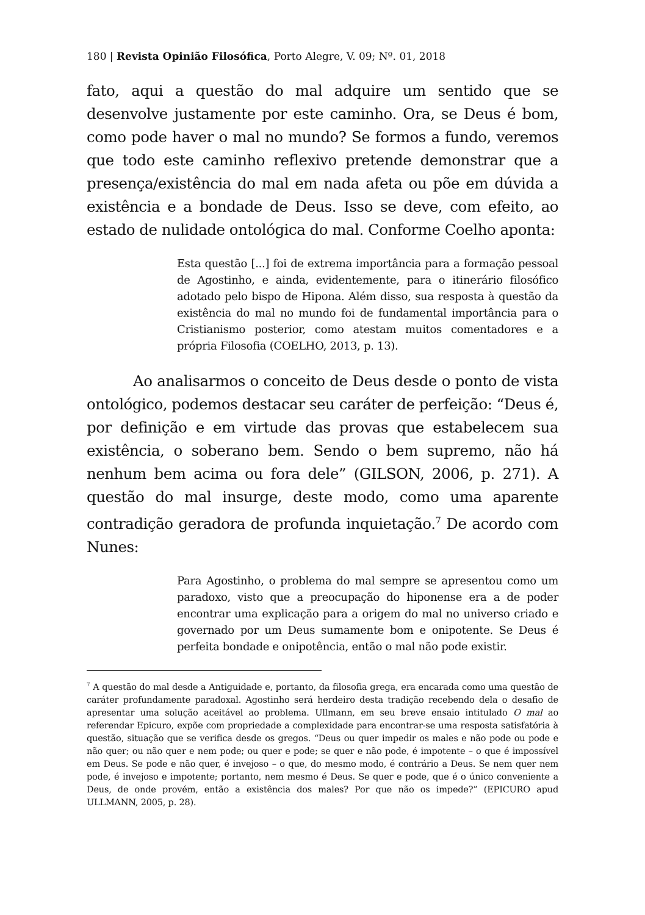180 | Revista Opinião Filosófica, Porto Alegre, V. 09; Nº. 01, 2018
fato, aqui a questão do mal adquire um sentido que se desenvolve justamente por este caminho. Ora, se Deus é bom, como pode haver o mal no mundo? Se formos a fundo, veremos que todo este caminho reflexivo pretende demonstrar que a presença/existência do mal em nada afeta ou põe em dúvida a existência e a bondade de Deus. Isso se deve, com efeito, ao estado de nulidade ontológica do mal. Conforme Coelho aponta:
Esta questão [...] foi de extrema importância para a formação pessoal de Agostinho, e ainda, evidentemente, para o itinerário filosófico adotado pelo bispo de Hipona. Além disso, sua resposta à questão da existência do mal no mundo foi de fundamental importância para o Cristianismo posterior, como atestam muitos comentadores e a própria Filosofia (COELHO, 2013, p. 13).
Ao analisarmos o conceito de Deus desde o ponto de vista ontológico, podemos destacar seu caráter de perfeição: “Deus é, por definição e em virtude das provas que estabelecem sua existência, o soberano bem. Sendo o bem supremo, não há nenhum bem acima ou fora dele” (GILSON, 2006, p. 271). A questão do mal insurge, deste modo, como uma aparente contradição geradora de profunda inquietação.<sup>7</sup> De acordo com Nunes:
Para Agostinho, o problema do mal sempre se apresentou como um paradoxo, visto que a preocupação do hiponense era a de poder encontrar uma explicação para a origem do mal no universo criado e governado por um Deus sumamente bom e onipotente. Se Deus é perfeita bondade e onipotência, então o mal não pode existir.
<sup>7</sup> A questão do mal desde a Antiguidade e, portanto, da filosofia grega, era encarada como uma questão de caráter profundamente paradoxal. Agostinho será herdeiro desta tradição recebendo dela o desafio de apresentar uma solução aceitável ao problema. Ullmann, em seu breve ensaio intitulado O mal ao referendar Epicuro, expõe com propriedade a complexidade para encontrar-se uma resposta satisfatória à questão, situação que se verifica desde os gregos. “Deus ou quer impedir os males e não pode ou pode e não quer; ou não quer e nem pode; ou quer e pode; se quer e não pode, é impotente – o que é impossível em Deus. Se pode e não quer, é invejoso – o que, do mesmo modo, é contrário a Deus. Se nem quer nem pode, é invejoso e impotente; portanto, nem mesmo é Deus. Se quer e pode, que é o único conveniente a Deus, de onde provém, então a existência dos males? Por que não os impede?” (EPICURO apud ULLMANN, 2005, p. 28).